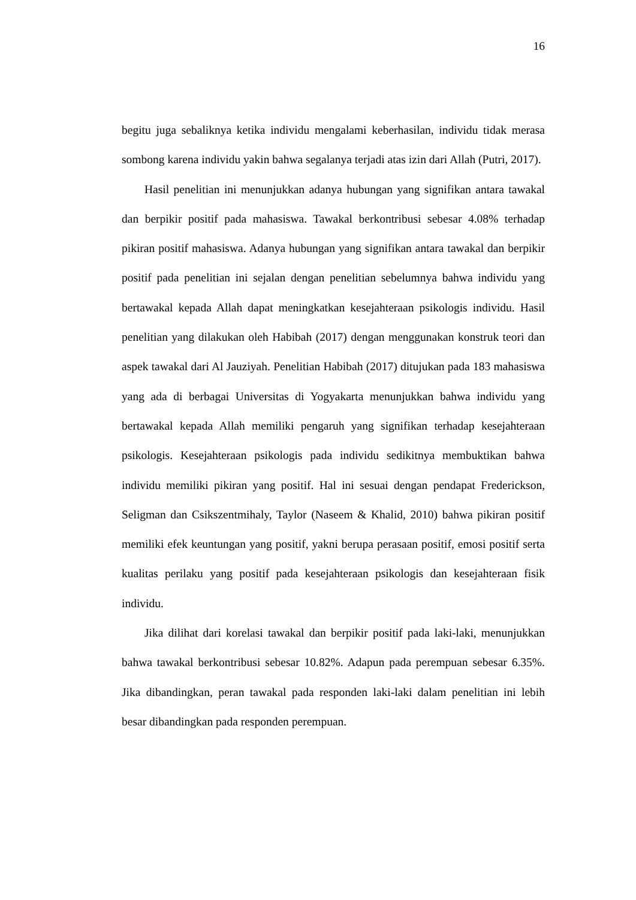16
begitu juga sebaliknya ketika individu mengalami keberhasilan, individu tidak merasa sombong karena individu yakin bahwa segalanya terjadi atas izin dari Allah (Putri, 2017).
Hasil penelitian ini menunjukkan adanya hubungan yang signifikan antara tawakal dan berpikir positif pada mahasiswa. Tawakal berkontribusi sebesar 4.08% terhadap pikiran positif mahasiswa. Adanya hubungan yang signifikan antara tawakal dan berpikir positif pada penelitian ini sejalan dengan penelitian sebelumnya bahwa individu yang bertawakal kepada Allah dapat meningkatkan kesejahteraan psikologis individu. Hasil penelitian yang dilakukan oleh Habibah (2017) dengan menggunakan konstruk teori dan aspek tawakal dari Al Jauziyah. Penelitian Habibah (2017) ditujukan pada 183 mahasiswa yang ada di berbagai Universitas di Yogyakarta menunjukkan bahwa individu yang bertawakal kepada Allah memiliki pengaruh yang signifikan terhadap kesejahteraan psikologis. Kesejahteraan psikologis pada individu sedikitnya membuktikan bahwa individu memiliki pikiran yang positif. Hal ini sesuai dengan pendapat Frederickson, Seligman dan Csikszentmihaly, Taylor (Naseem & Khalid, 2010) bahwa pikiran positif memiliki efek keuntungan yang positif, yakni berupa perasaan positif, emosi positif serta kualitas perilaku yang positif pada kesejahteraan psikologis dan kesejahteraan fisik individu.
Jika dilihat dari korelasi tawakal dan berpikir positif pada laki-laki, menunjukkan bahwa tawakal berkontribusi sebesar 10.82%. Adapun pada perempuan sebesar 6.35%. Jika dibandingkan, peran tawakal pada responden laki-laki dalam penelitian ini lebih besar dibandingkan pada responden perempuan.